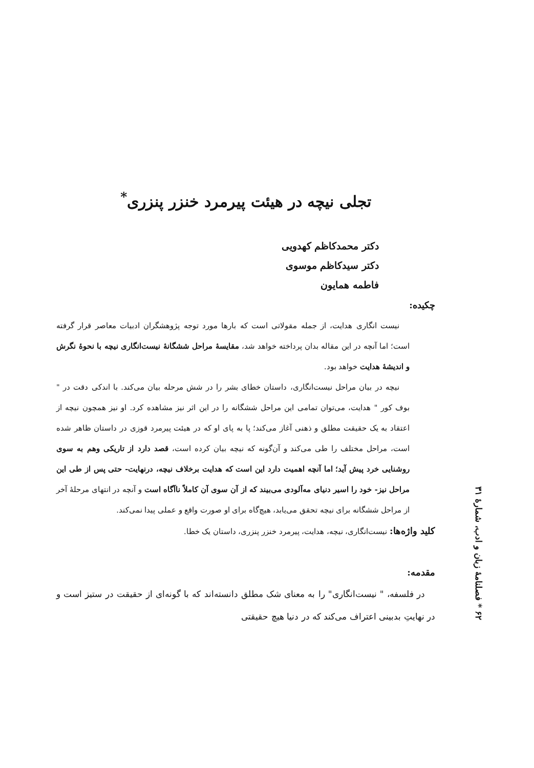تجلی نیچه در هیئت پیرمرد خنزر پنزری<sup>*</sup>
دکتر محمدکاظم کهدویی
دکتر سیدکاظم موسوی
فاطمه همایون
چکیده:
نیست انگاری هدایت، از جمله مقولاتی است که بارها مورد توجه پژوهشگران ادبیات معاصر قرار گرفته است؛ اما آنچه در این مقاله بدان پرداخته خواهد شد، مقایسهٔ مراحل ششگانهٔ نیست‌انگاری نیچه با نحوهٔ نگرش و اندیشهٔ هدایت خواهد بود.
نیچه در بیان مراحل نیست‌انگاری، داستان خطای بشر را در شش مرحله بیان می‌کند. با اندکی دقت در " بوف کور " هدایت، می‌توان تمامی این مراحل ششگانه را در این اثر نیز مشاهده کرد. او نیز همچون نیچه از اعتقاد به یک حقیقت مطلق و ذهنی آغاز می‌کند؛ پا به پای او که در هیئت پیرمرد قوزی در داستان ظاهر شده است، مراحل مختلف را طی می‌کند و آن‌گونه که نیچه بیان کرده است، قصد دارد از تاریکی وهم به سوی روشنایی خرد پیش آید؛ اما آنچه اهمیت دارد این است که هدایت برخلاف نیچه، درنهایت- حتی پس از طی این مراحل نیز- خود را اسیر دنیای مه‌آلودی می‌بیند که از آن سوی آن کاملاً ناآگاه است و آنچه در انتهای مرحلهٔ آخر از مراحل ششگانه برای نیچه تحقق می‌یابد، هیچ‌گاه برای او صورت واقع و عملی پیدا نمی‌کند.
کلید واژه‌ها: نیست‌انگاری، نیچه، هدایت، پیرمرد خنزر پنزری، داستان یک خطا.
مقدمه:
در فلسفه، " نیست‌انگاری" را به معنای شک مطلق دانسته‌اند که با گونه‌ای از حقیقت در ستیز است و در نهایتِ بدبینی اعتراف می‌کند که در دنیا هیچ حقیقتی
۶۲ * فصلنامهٔ زبان و ادب، شمارهٔ ۳۱